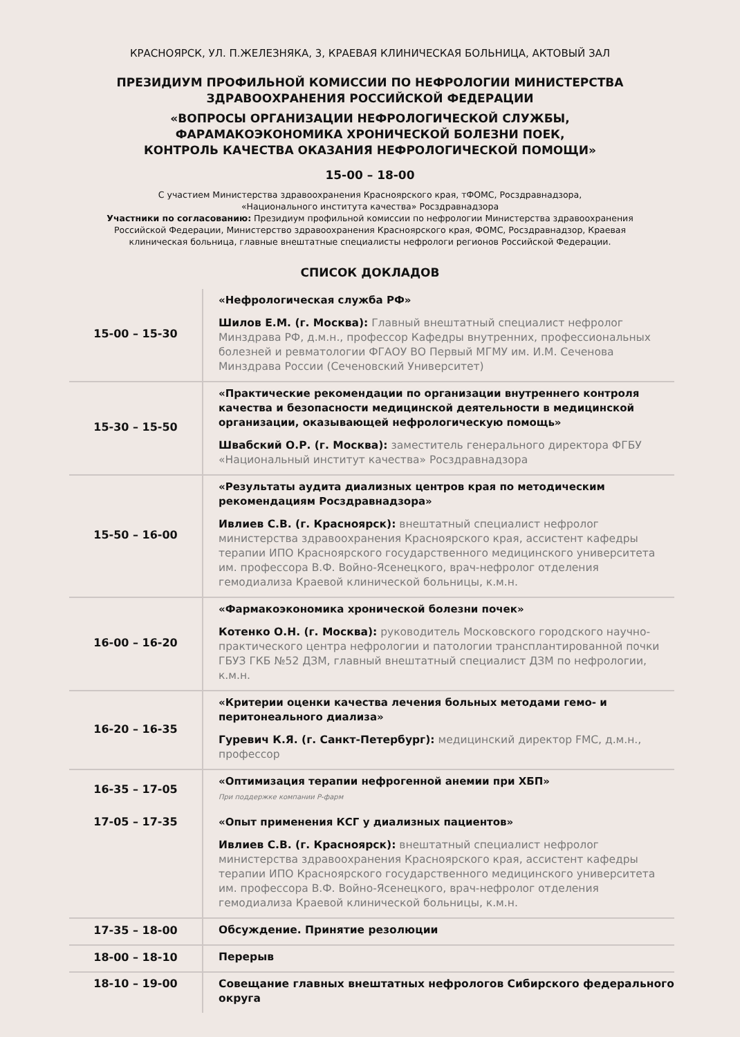КРАСНОЯРСК, УЛ. П.ЖЕЛЕЗНЯКА, 3, КРАЕВАЯ КЛИНИЧЕСКАЯ БОЛЬНИЦА, АКТОВЫЙ ЗАЛ
ПРЕЗИДИУМ ПРОФИЛЬНОЙ КОМИССИИ ПО НЕФРОЛОГИИ МИНИСТЕРСТВА
ЗДРАВООХРАНЕНИЯ РОССИЙСКОЙ ФЕДЕРАЦИИ
«ВОПРОСЫ ОРГАНИЗАЦИИ НЕФРОЛОГИЧЕСКОЙ СЛУЖБЫ,
ФАРАМАКОЭКОНОМИКА ХРОНИЧЕСКОЙ БОЛЕЗНИ ПОЕК,
КОНТРОЛЬ КАЧЕСТВА ОКАЗАНИЯ НЕФРОЛОГИЧЕСКОЙ ПОМОЩИ»
15-00 – 18-00
С участием Министерства здравоохранения Красноярского края, тФОМС, Росздравнадзора,
«Национального института качества» Росздравнадзора
Участники по согласованию: Президиум профильной комиссии по нефрологии Министерства здравоохранения Российской Федерации, Министерство здравоохранения Красноярского края, ФОМС, Росздравнадзор, Краевая клиническая больница, главные внештатные специалисты нефрологи регионов Российской Федерации.
СПИСОК ДОКЛАДОВ
| 15-00 – 15-30 | «Нефрологическая служба РФ» Шилов Е.М. (г. Москва): Главный внештатный специалист нефролог Минздрава РФ, д.м.н., профессор Кафедры внутренних, профессиональных болезней и ревматологии ФГАОУ ВО Первый МГМУ им. И.М. Сеченова Минздрава России (Сеченовский Университет) |
| 15-30 – 15-50 | «Практические рекомендации по организации внутреннего контроля качества и безопасности медицинской деятельности в медицинской организации, оказывающей нефрологическую помощь» Швабский О.Р. (г. Москва): заместитель генерального директора ФГБУ «Национальный институт качества» Росздравнадзора |
| 15-50 – 16-00 | «Результаты аудита диализных центров края по методическим рекомендациям Росздравнадзора» Ивлиев С.В. (г. Красноярск): внештатный специалист нефролог министерства здравоохранения Красноярского края, ассистент кафедры терапии ИПО Красноярского государственного медицинского университета им. профессора В.Ф. Войно-Ясенецкого, врач-нефролог отделения гемодиализа Краевой клинической больницы, к.м.н. |
| 16-00 – 16-20 | «Фармакоэкономика хронической болезни почек» Котенко О.Н. (г. Москва): руководитель Московского городского научно-практического центра нефрологии и патологии трансплантированной почки ГБУЗ ГКБ №52 ДЗМ, главный внештатный специалист ДЗМ по нефрологии, к.м.н. |
| 16-20 – 16-35 | «Критерии оценки качества лечения больных методами гемо- и перитонеального диализа» Гуревич К.Я. (г. Санкт-Петербург): медицинский директор FMC, д.м.н., профессор |
| 16-35 – 17-05 | «Оптимизация терапии нефрогенной анемии при ХБП» При поддержке компании Р-фарм |
| 17-05 – 17-35 | «Опыт применения КСГ у диализных пациентов» Ивлиев С.В. (г. Красноярск): внештатный специалист нефролог министерства здравоохранения Красноярского края, ассистент кафедры терапии ИПО Красноярского государственного медицинского университета им. профессора В.Ф. Войно-Ясенецкого, врач-нефролог отделения гемодиализа Краевой клинической больницы, к.м.н. |
| 17-35 – 18-00 | Обсуждение. Принятие резолюции |
| 18-00 – 18-10 | Перерыв |
| 18-10 – 19-00 | Совещание главных внештатных нефрологов Сибирского федерального округа |